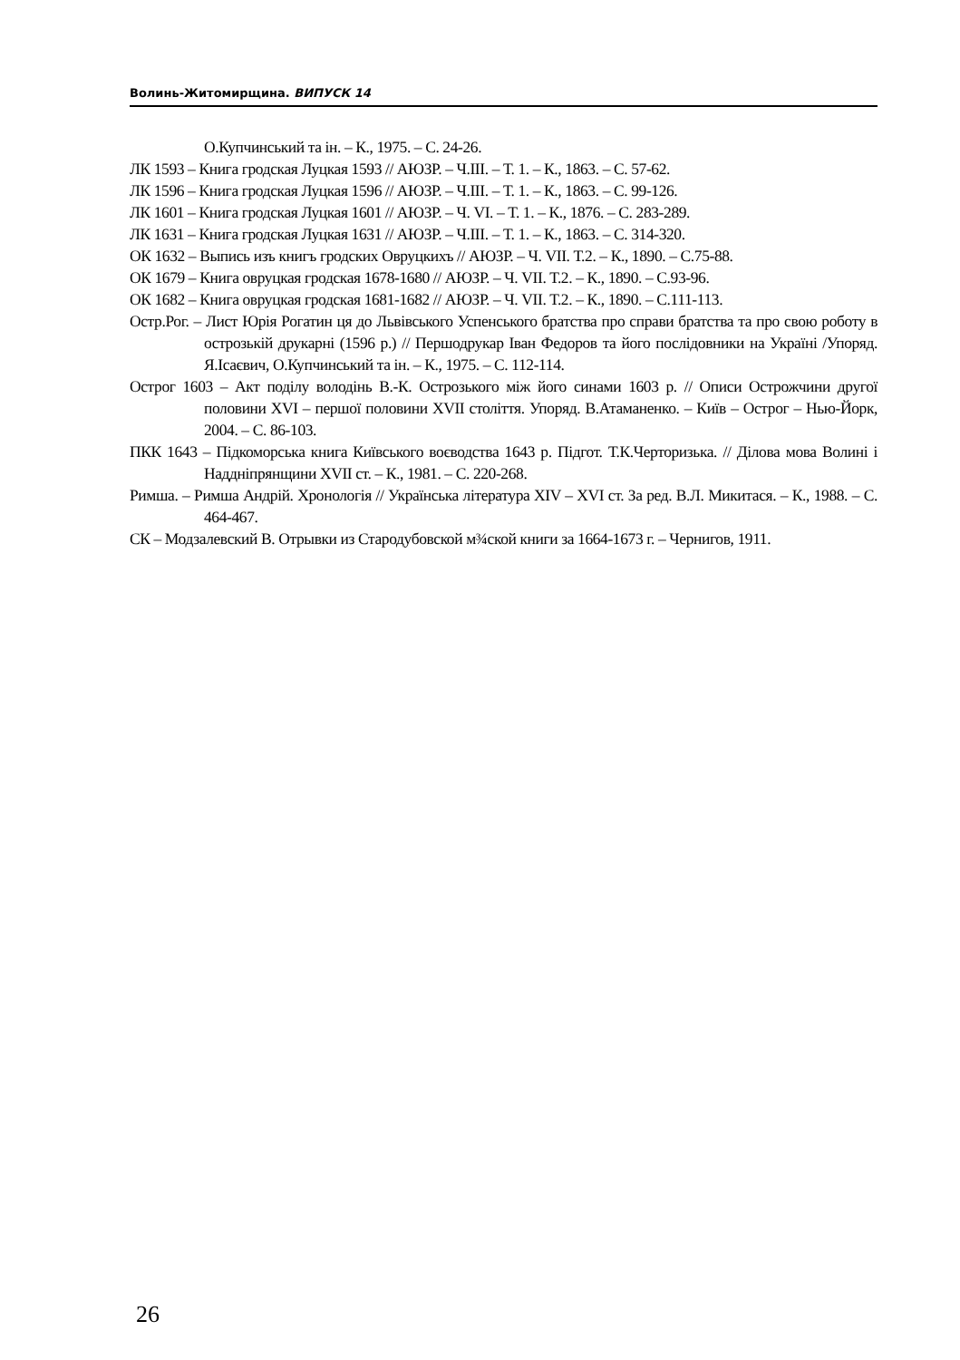Волинь-Житомирщина. ВИПУСК 14
О.Купчинський та ін. – К., 1975. – С. 24-26.
ЛК 1593 – Книга гродская Луцкая 1593 // АЮЗР. – Ч.III. – Т. 1. – К., 1863. – С. 57-62.
ЛК 1596 – Книга гродская Луцкая 1596 // АЮЗР. – Ч.III. – Т. 1. – К., 1863. – С. 99-126.
ЛК 1601 – Книга гродская Луцкая 1601 // АЮЗР. – Ч. VI. – Т. 1. – К., 1876. – С. 283-289.
ЛК 1631 – Книга гродская Луцкая 1631 // АЮЗР. – Ч.III. – Т. 1. – К., 1863. – С. 314-320.
ОК 1632 – Выпись изъ книгъ гродских Овруцкихъ // АЮЗР. – Ч. VII. Т.2. – К., 1890. – С.75-88.
ОК 1679 – Книга овруцкая гродская 1678-1680 // АЮЗР. – Ч. VII. Т.2. – К., 1890. – С.93-96.
ОК 1682 – Книга овруцкая гродская 1681-1682 // АЮЗР. – Ч. VII. Т.2. – К., 1890. – С.111-113.
Остр.Рог. – Лист Юрія Рогатин ця до Львівського Успенського братства про справи братства та про свою роботу в острозькій друкарні (1596 р.) // Першодрукар Іван Федоров та його послідовники на Україні /Упоряд. Я.Ісаєвич, О.Купчинський та ін. – К., 1975. – С. 112-114.
Острог 1603 – Акт поділу володінь В.-К. Острозького між його синами 1603 р. // Описи Острожчини другої половини XVI – першої половини XVII століття. Упоряд. В.Атаманенко. – Київ – Острог – Нью-Йорк, 2004. – С. 86-103.
ПКК 1643 – Підкоморська книга Київського воєводства 1643 р. Підгот. Т.К.Черторизька. // Ділова мова Волині і Наддніпрянщини XVII ст. – К., 1981. – С. 220-268.
Римша. – Римша Андрій. Хронологія // Українська література XIV – XVI ст. За ред. В.Л. Микитася. – К., 1988. – С. 464-467.
СК – Модзалевский В. Отрывки из Стародубовской м¾ской книги за 1664-1673 г. – Чернигов, 1911.
26